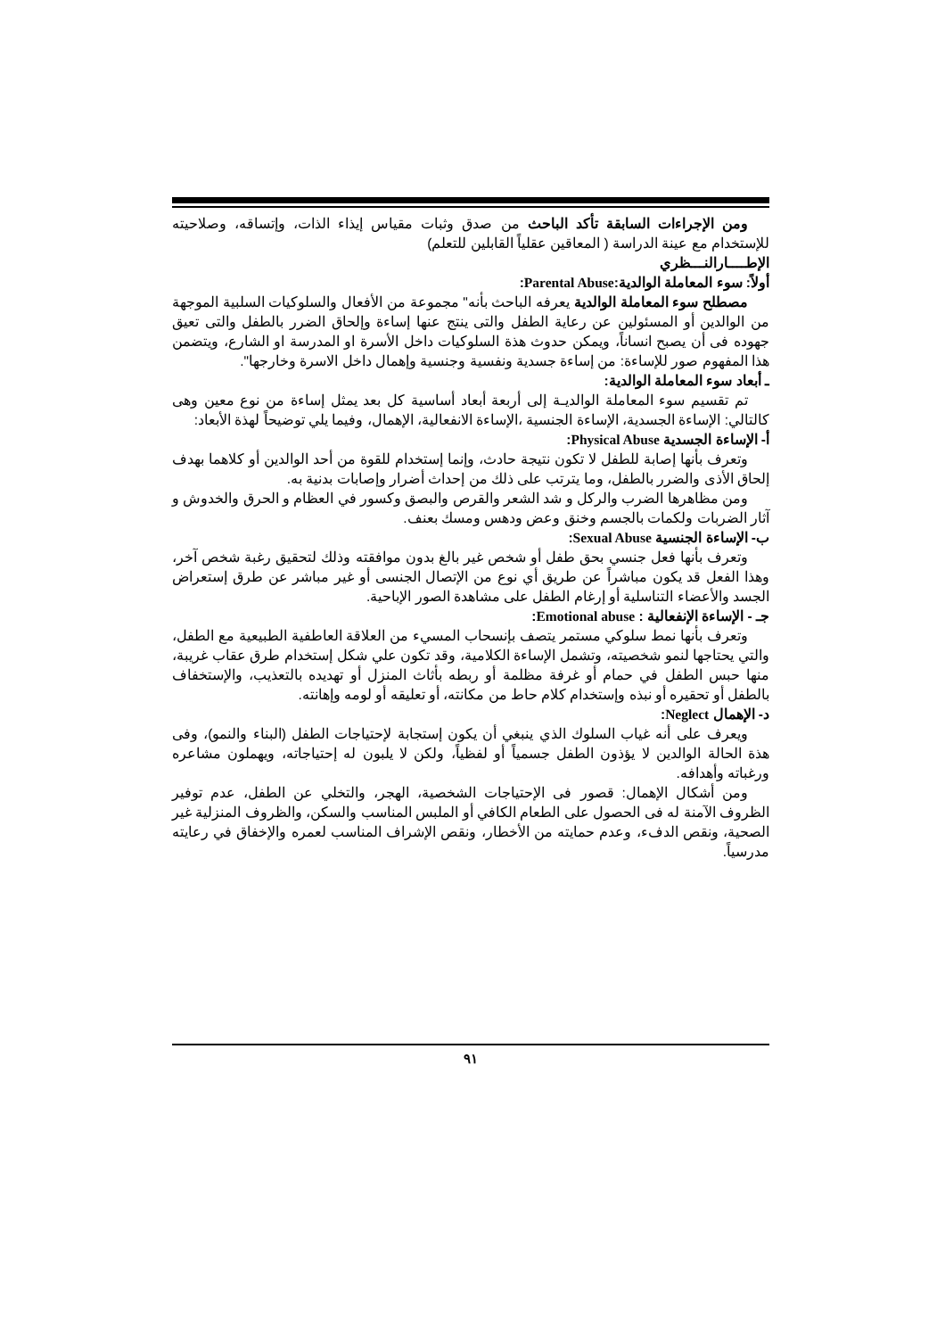ومن الإجراءات السابقة تأكد الباحث من صدق وثبات مقياس إيذاء الذات، وإتساقه، وصلاحيته للإستخدام مع عينة الدراسة ( المعاقين عقلياً القابلين للتعلم)
الإطــــارالنـــظري
أولاً: سوء المعاملة الوالدية:Parental Abuse:
مصطلح سوء المعاملة الوالدية يعرفه الباحث بأنه" مجموعة من الأفعال والسلوكيات السلبية الموجهة من الوالدين أو المسئولين عن رعاية الطفل والتى ينتج عنها إساءة وإلحاق الضرر بالطفل والتى تعيق جهوده فى أن يصبح انساناً، ويمكن حدوث هذة السلوكيات داخل الأسرة او المدرسة او الشارع، ويتضمن هذا المفهوم صور للإساءة: من إساءة جسدية ونفسية وجنسية وإهمال داخل الاسرة وخارجها".
ـ أبعاد سوء المعاملة الوالدية:
تم تقسيم سوء المعاملة الوالديـة إلى أربعة أبعاد أساسية كل بعد يمثل إساءة من نوع معين وهى كالتالي: الإساءة الجسدية، الإساءة الجنسية ،الإساءة الانفعالية، الإهمال، وفيما يلي توضيحاً لهذة الأبعاد:
أ- الإساءة الجسدية Physical Abuse:
وتعرف بأنها إصابة للطفل لا تكون نتيجة حادث، وإنما إستخدام للقوة من أحد الوالدين أو كلاهما بهدف إلحاق الأذى والضرر بالطفل، وما يترتب على ذلك من إحداث أضرار وإصابات بدنية به.
ومن مظاهرها الضرب والركل و شد الشعر والقرص والبصق وكسور في العظام و الحرق والخدوش و آثار الضربات ولكمات بالجسم وخنق وعض ودهس ومسك بعنف.
ب- الإساءة الجنسية Sexual Abuse:
وتعرف بأنها فعل جنسي بحق طفل أو شخص غير بالغ بدون موافقته وذلك لتحقيق رغبة شخص آخر، وهذا الفعل قد يكون مباشراً عن طريق أي نوع من الإتصال الجنسى أو غير مباشر عن طرق إستعراض الجسد والأعضاء التناسلية أو إرغام الطفل على مشاهدة الصور الإباحية.
جـ - الإساءة الإنفعالية : Emotional abuse:
وتعرف بأنها نمط سلوكي مستمر يتصف بإنسحاب المسيء من العلاقة العاطفية الطبيعية مع الطفل، والتي يحتاجها لنمو شخصيته، وتشمل الإساءة الكلامية، وقد تكون علي شكل إستخدام طرق عقاب غريبة، منها حبس الطفل في حمام أو غرفة مظلمة أو ربطه بأثاث المنزل أو تهديده بالتعذيب، والإستخفاف بالطفل أو تحقيره أو نبذه وإستخدام كلام حاط من مكانته، أو تعليقه أو لومه وإهانته.
د- الإهمال Neglect:
ويعرف على أنه غياب السلوك الذي ينبغي أن يكون إستجابة لإحتياجات الطفل (البناء والنمو)، وفى هذة الحالة الوالدين لا يؤذون الطفل جسمياً أو لفظياً، ولكن لا يلبون له إحتياجاته، ويهملون مشاعره ورغباته وأهدافه.
ومن أشكال الإهمال: قصور فى الإحتياجات الشخصية، الهجر، والتخلي عن الطفل، عدم توفير الظروف الآمنة له فى الحصول على الطعام الكافي أو الملبس المناسب والسكن، والظروف المنزلية غير الصحية، ونقص الدفء، وعدم حمايته من الأخطار، ونقص الإشراف المناسب لعمره والإخفاق في رعايته مدرسياً.
٩١